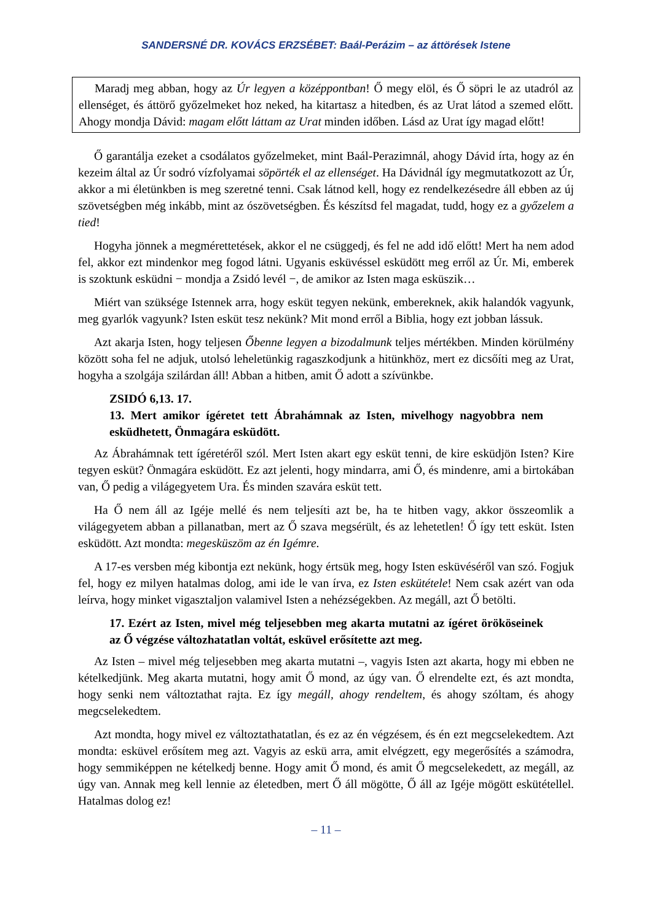SANDERSNÉ DR. KOVÁCS ERZSÉBET: Baál-Perázim – az áttörések Istene
Maradj meg abban, hogy az Úr legyen a középpontban! Ő megy elöl, és Ő söpri le az utadról az ellenséget, és áttörő győzelmeket hoz neked, ha kitartasz a hitedben, és az Urat látod a szemed előtt. Ahogy mondja Dávid: magam előtt láttam az Urat minden időben. Lásd az Urat így magad előtt!
Ő garantálja ezeket a csodálatos győzelmeket, mint Baál-Perazimnál, ahogy Dávid írta, hogy az én kezeim által az Úr sodró vízfolyamai söpörték el az ellenséget. Ha Dávidnál így megmutatkozott az Úr, akkor a mi életünkben is meg szeretné tenni. Csak látnod kell, hogy ez rendelkezésedre áll ebben az új szövetségben még inkább, mint az ószövetségben. És készítsd fel magadat, tudd, hogy ez a győzelem a tied!
Hogyha jönnek a megmérettetések, akkor el ne csüggedj, és fel ne add idő előtt! Mert ha nem adod fel, akkor ezt mindenkor meg fogod látni. Ugyanis esküvéssel esküdött meg erről az Úr. Mi, emberek is szoktunk esküdni − mondja a Zsidó levél −, de amikor az Isten maga esküszik…
Miért van szüksége Istennek arra, hogy esküt tegyen nekünk, embereknek, akik halandók vagyunk, meg gyarlók vagyunk? Isten esküt tesz nekünk? Mit mond erről a Biblia, hogy ezt jobban lássuk.
Azt akarja Isten, hogy teljesen Őbenne legyen a bizodalmunk teljes mértékben. Minden körülmény között soha fel ne adjuk, utolsó leheletünkig ragaszkodjunk a hitünkhöz, mert ez dicsőíti meg az Urat, hogyha a szolgája szilárdan áll! Abban a hitben, amit Ő adott a szívünkbe.
ZSIDÓ 6,13. 17.
13. Mert amikor ígéretet tett Ábrahámnak az Isten, mivelhogy nagyobbra nem esküdhetett, Önmagára esküdött.
Az Ábrahámnak tett ígéretéről szól. Mert Isten akart egy esküt tenni, de kire esküdjön Isten? Kire tegyen esküt? Önmagára esküdött. Ez azt jelenti, hogy mindarra, ami Ő, és mindenre, ami a birtokában van, Ő pedig a világegyetem Ura. És minden szavára esküt tett.
Ha Ő nem áll az Igéje mellé és nem teljesíti azt be, ha te hitben vagy, akkor összeomlik a világegyetem abban a pillanatban, mert az Ő szava megsérült, és az lehetetlen! Ő így tett esküt. Isten esküdött. Azt mondta: megesküszöm az én Igémre.
A 17-es versben még kibontja ezt nekünk, hogy értsük meg, hogy Isten esküvéséről van szó. Fogjuk fel, hogy ez milyen hatalmas dolog, ami ide le van írva, ez Isten eskütétele! Nem csak azért van oda leírva, hogy minket vigasztaljon valamivel Isten a nehézségekben. Az megáll, azt Ő betölti.
17. Ezért az Isten, mivel még teljesebben meg akarta mutatni az ígéret örököseinek az Ő végzése változhatatlan voltát, esküvel erősítette azt meg.
Az Isten – mivel még teljesebben meg akarta mutatni –, vagyis Isten azt akarta, hogy mi ebben ne kételkedjünk. Meg akarta mutatni, hogy amit Ő mond, az úgy van. Ő elrendelte ezt, és azt mondta, hogy senki nem változtathat rajta. Ez így megáll, ahogy rendeltem, és ahogy szóltam, és ahogy megcselekedtem.
Azt mondta, hogy mivel ez változtathatatlan, és ez az én végzésem, és én ezt megcselekedtem. Azt mondta: esküvel erősítem meg azt. Vagyis az eskü arra, amit elvégzett, egy megerősítés a számodra, hogy semmiképpen ne kételkedj benne. Hogy amit Ő mond, és amit Ő megcselekedett, az megáll, az úgy van. Annak meg kell lennie az életedben, mert Ő áll mögötte, Ő áll az Igéje mögött eskütétellel. Hatalmas dolog ez!
– 11 –